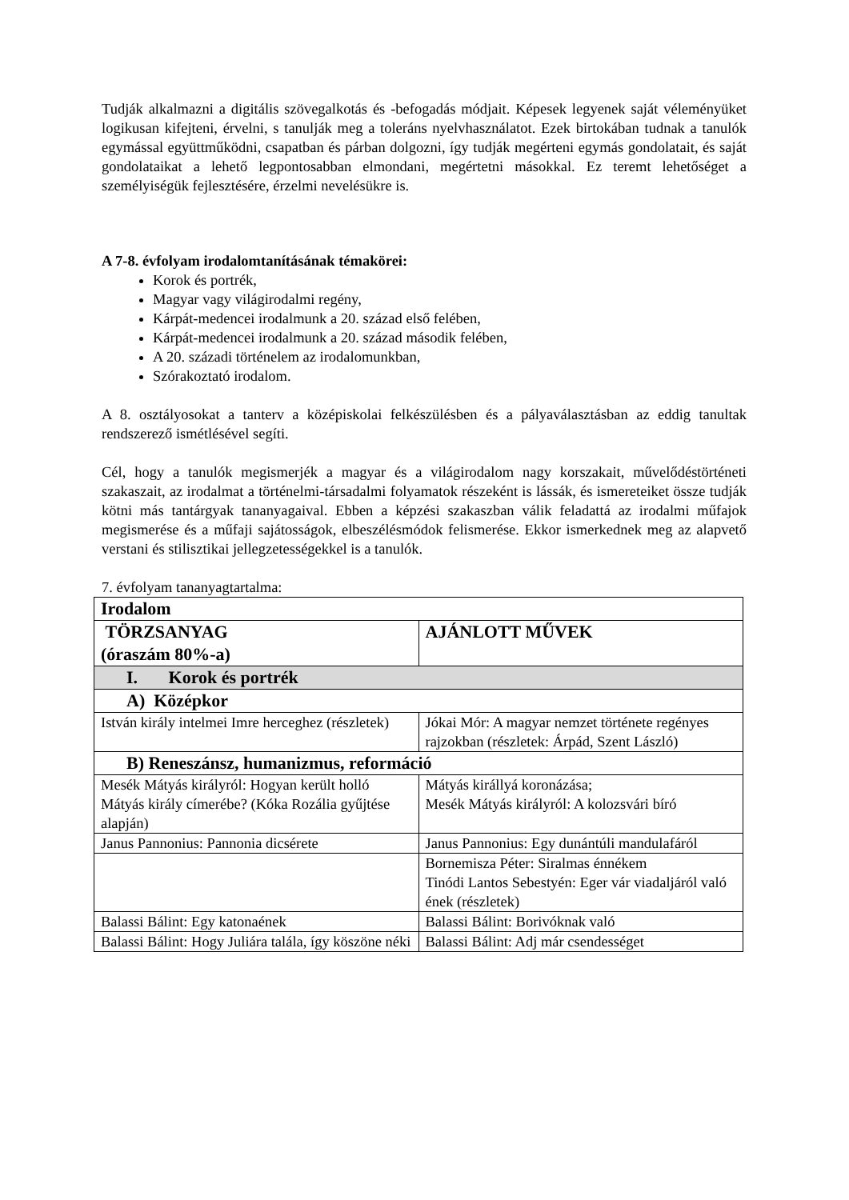Tudják alkalmazni a digitális szövegalkotás és -befogadás módjait. Képesek legyenek saját véleményüket logikusan kifejteni, érvelni, s tanulják meg a toleráns nyelvhasználatot. Ezek birtokában tudnak a tanulók egymással együttműködni, csapatban és párban dolgozni, így tudják megérteni egymás gondolatait, és saját gondolataikat a lehető legpontosabban elmondani, megértetni másokkal. Ez teremt lehetőséget a személyiségük fejlesztésére, érzelmi nevelésükre is.
A 7-8. évfolyam irodalomtanításának témakörei:
Korok és portrék,
Magyar vagy világirodalmi regény,
Kárpát-medencei irodalmunk a 20. század első felében,
Kárpát-medencei irodalmunk a 20. század második felében,
A 20. századi történelem az irodalomunkban,
Szórakoztató irodalom.
A 8. osztályosokat a tanterv a középiskolai felkészülésben és a pályaválasztásban az eddig tanultak rendszerező ismétlésével segíti.
Cél, hogy a tanulók megismerjék a magyar és a világirodalom nagy korszakait, művelődéstörténeti szakaszait, az irodalmat a történelmi-társadalmi folyamatok részeként is lássák, és ismereteiket össze tudják kötni más tantárgyak tananyagaival. Ebben a képzési szakaszban válik feladattá az irodalmi műfajok megismerése és a műfaji sajátosságok, elbeszélésmódok felismerése. Ekkor ismerkednek meg az alapvető verstani és stilisztikai jellegzetességekkel is a tanulók.
7. évfolyam tananyagtartalma:
| Irodalom | |
| TÖRZSANYAG (óraszám 80%-a) | AJÁNLOTT MŰVEK |
| I. Korok és portrék | |
| A) Középkor | |
| István király intelmei Imre herceghez (részletek) | Jókai Mór: A magyar nemzet története regényes rajzokban (részletek: Árpád, Szent László) |
| B) Reneszánsz, humanizmus, reformáció | |
| Mesék Mátyás királyról: Hogyan került holló Mátyás király címerébe? (Kóka Rozália gyűjtése alapján) | Mátyás királlyá koronázása; Mesék Mátyás királyról: A kolozsvári bíró |
| Janus Pannonius: Pannonia dicsérete | Janus Pannonius: Egy dunántúli mandulafáról |
| | Bornemisza Péter: Siralmas énnékem Tinódi Lantos Sebestyén: Eger vár viadaljáról való ének (részletek) |
| Balassi Bálint: Egy katonaének | Balassi Bálint: Borivóknak való |
| Balassi Bálint: Hogy Juliára talála, így köszöne néki | Balassi Bálint: Adj már csendességet |